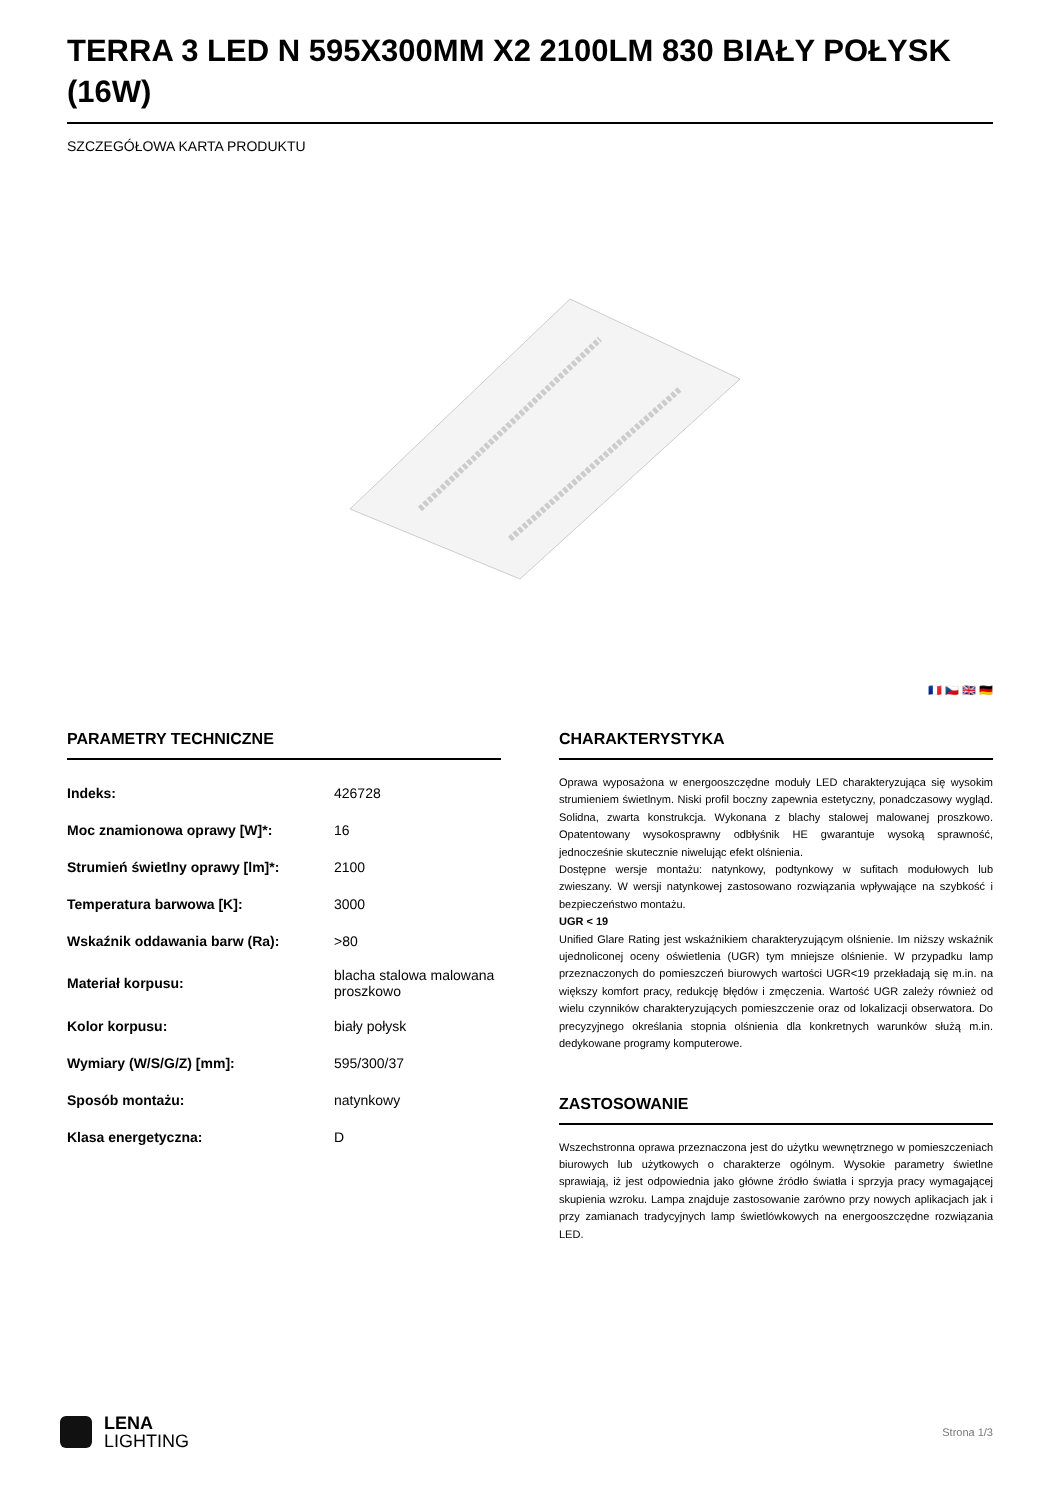TERRA 3 LED N 595X300MM X2 2100LM 830 BIAŁY POŁYSK (16W)
SZCZEGÓŁOWA KARTA PRODUKTU
🇫🇷 🇨🇿 🇬🇧 🇩🇪
PARAMETRY TECHNICZNE
| Indeks: | 426728 |
| Moc znamionowa oprawy [W]*: | 16 |
| Strumień świetlny oprawy [lm]*: | 2100 |
| Temperatura barwowa [K]: | 3000 |
| Wskaźnik oddawania barw (Ra): | >80 |
| Materiał korpusu: | blacha stalowa malowana proszkowo |
| Kolor korpusu: | biały połysk |
| Wymiary (W/S/G/Z) [mm]: | 595/300/37 |
| Sposób montażu: | natynkowy |
| Klasa energetyczna: | D |
CHARAKTERYSTYKA
Oprawa wyposażona w energooszczędne moduły LED charakteryzująca się wysokim strumieniem świetlnym. Niski profil boczny zapewnia estetyczny, ponadczasowy wygląd. Solidna, zwarta konstrukcja. Wykonana z blachy stalowej malowanej proszkowo. Opatentowany wysokosprawny odbłyśnik HE gwarantuje wysoką sprawność, jednocześnie skutecznie niwelując efekt olśnienia.
Dostępne wersje montażu: natynkowy, podtynkowy w sufitach modułowych lub zwieszany. W wersji natynkowej zastosowano rozwiązania wpływające na szybkość i bezpieczeństwo montażu.
UGR < 19
Unified Glare Rating jest wskaźnikiem charakteryzującym olśnienie. Im niższy wskaźnik ujednoliconej oceny oświetlenia (UGR) tym mniejsze olśnienie. W przypadku lamp przeznaczonych do pomieszczeń biurowych wartości UGR<19 przekładają się m.in. na większy komfort pracy, redukcję błędów i zmęczenia. Wartość UGR zależy również od wielu czynników charakteryzujących pomieszczenie oraz od lokalizacji obserwatora. Do precyzyjnego określania stopnia olśnienia dla konkretnych warunków służą m.in. dedykowane programy komputerowe.
ZASTOSOWANIE
Wszechstronna oprawa przeznaczona jest do użytku wewnętrznego w pomieszczeniach biurowych lub użytkowych o charakterze ogólnym. Wysokie parametry świetlne sprawiają, iż jest odpowiednia jako główne źródło światła i sprzyja pracy wymagającej skupienia wzroku. Lampa znajduje zastosowanie zarówno przy nowych aplikacjach jak i przy zamianach tradycyjnych lamp świetlówkowych na energooszczędne rozwiązania LED.
LENA
LIGHTING
Strona 1/3